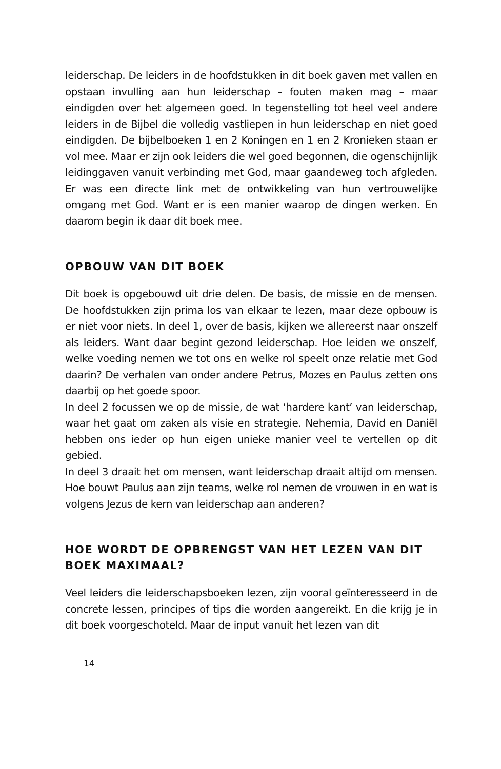leiderschap. De leiders in de hoofdstukken in dit boek gaven met vallen en opstaan invulling aan hun leiderschap – fouten maken mag – maar eindigden over het algemeen goed. In tegenstelling tot heel veel andere leiders in de Bijbel die volledig vastliepen in hun leiderschap en niet goed eindigden. De bijbelboeken 1 en 2 Koningen en 1 en 2 Kronieken staan er vol mee. Maar er zijn ook leiders die wel goed begonnen, die ogenschijnlijk leidinggaven vanuit verbinding met God, maar gaandeweg toch afgleden. Er was een directe link met de ontwikkeling van hun vertrouwelijke omgang met God. Want er is een manier waarop de dingen werken. En daarom begin ik daar dit boek mee.
OPBOUW VAN DIT BOEK
Dit boek is opgebouwd uit drie delen. De basis, de missie en de mensen. De hoofdstukken zijn prima los van elkaar te lezen, maar deze opbouw is er niet voor niets. In deel 1, over de basis, kijken we allereerst naar onszelf als leiders. Want daar begint gezond leiderschap. Hoe leiden we onszelf, welke voeding nemen we tot ons en welke rol speelt onze relatie met God daarin? De verhalen van onder andere Petrus, Mozes en Paulus zetten ons daarbij op het goede spoor.
In deel 2 focussen we op de missie, de wat ‘hardere kant’ van leiderschap, waar het gaat om zaken als visie en strategie. Nehemia, David en Daniël hebben ons ieder op hun eigen unieke manier veel te vertellen op dit gebied.
In deel 3 draait het om mensen, want leiderschap draait altijd om mensen. Hoe bouwt Paulus aan zijn teams, welke rol nemen de vrouwen in en wat is volgens Jezus de kern van leiderschap aan anderen?
HOE WORDT DE OPBRENGST VAN HET LEZEN VAN DIT BOEK MAXIMAAL?
Veel leiders die leiderschapsboeken lezen, zijn vooral geïnteresseerd in de concrete lessen, principes of tips die worden aangereikt. En die krijg je in dit boek voorgeschoteld. Maar de input vanuit het lezen van dit
14